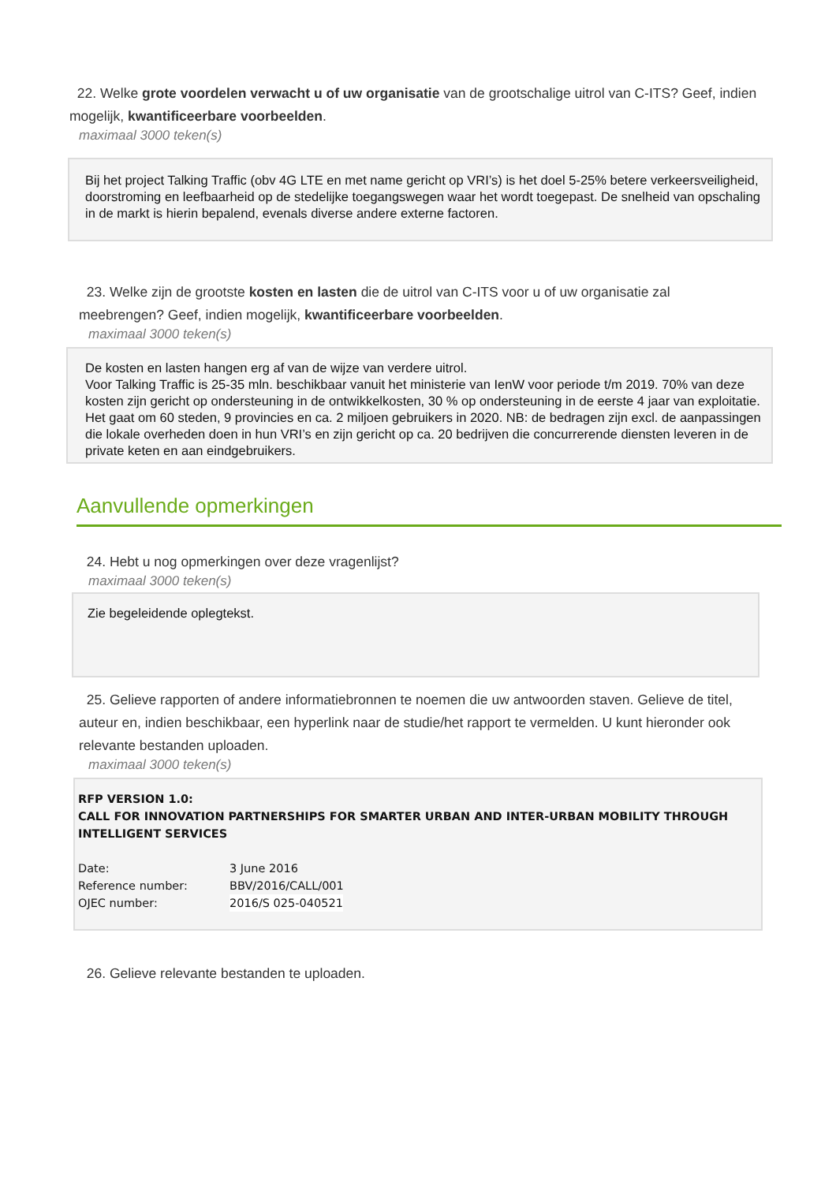22. Welke grote voordelen verwacht u of uw organisatie van de grootschalige uitrol van C-ITS? Geef, indien mogelijk, kwantificeerbare voorbeelden.
maximaal 3000 teken(s)
Bij het project Talking Traffic (obv 4G LTE en met name gericht op VRI’s) is het doel 5-25% betere verkeersveiligheid, doorstroming en leefbaarheid op de stedelijke toegangswegen waar het wordt toegepast. De snelheid van opschaling in de markt is hierin bepalend, evenals diverse andere externe factoren.
23. Welke zijn de grootste kosten en lasten die de uitrol van C-ITS voor u of uw organisatie zal meebrengen? Geef, indien mogelijk, kwantificeerbare voorbeelden.
maximaal 3000 teken(s)
De kosten en lasten hangen erg af van de wijze van verdere uitrol.
Voor Talking Traffic is 25-35 mln. beschikbaar vanuit het ministerie van IenW voor periode t/m 2019. 70% van deze kosten zijn gericht op ondersteuning in de ontwikkelkosten, 30 % op ondersteuning in de eerste 4 jaar van exploitatie. Het gaat om 60 steden, 9 provincies en ca. 2 miljoen gebruikers in 2020. NB: de bedragen zijn excl. de aanpassingen die lokale overheden doen in hun VRI’s en zijn gericht op ca. 20 bedrijven die concurrerende diensten leveren in de private keten en aan eindgebruikers.
Aanvullende opmerkingen
24. Hebt u nog opmerkingen over deze vragenlijst?
maximaal 3000 teken(s)
Zie begeleidende oplegtekst.
25. Gelieve rapporten of andere informatiebronnen te noemen die uw antwoorden staven. Gelieve de titel, auteur en, indien beschikbaar, een hyperlink naar de studie/het rapport te vermelden. U kunt hieronder ook relevante bestanden uploaden.
maximaal 3000 teken(s)
RFP VERSION 1.0:
CALL FOR INNOVATION PARTNERSHIPS FOR SMARTER URBAN AND INTER-URBAN MOBILITY THROUGH INTELLIGENT SERVICES
Date: 3 June 2016
Reference number: BBV/2016/CALL/001
OJEC number: 2016/S 025-040521
26. Gelieve relevante bestanden te uploaden.